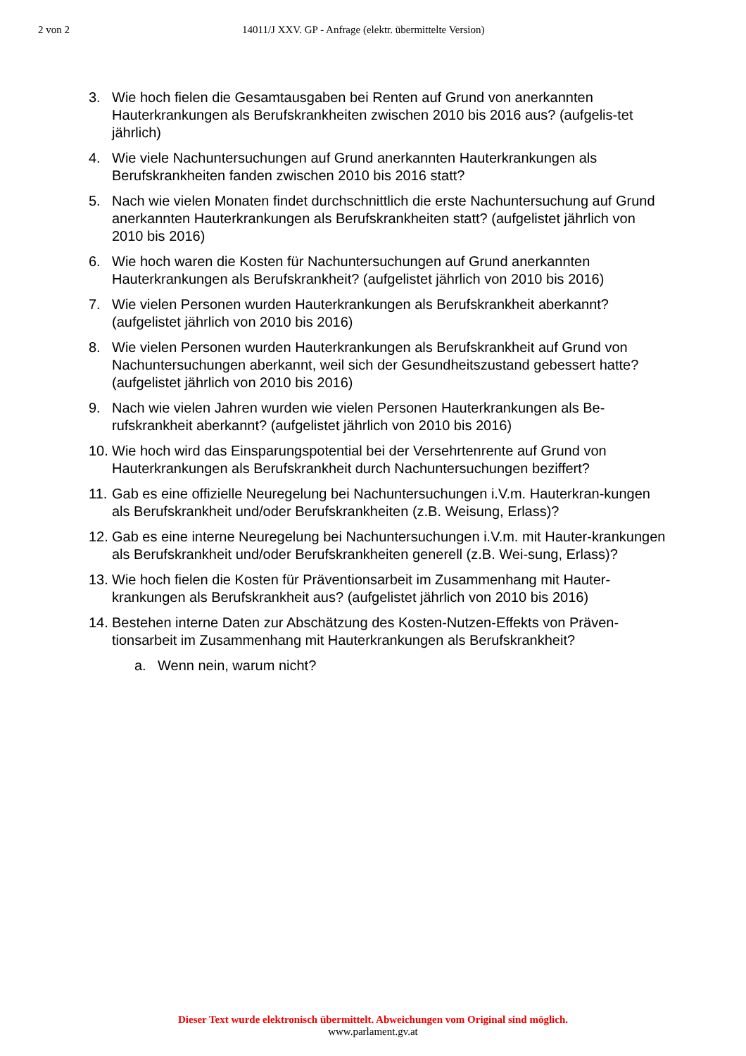2 von 2 14011/J XXV. GP - Anfrage (elektr. übermittelte Version)
3. Wie hoch fielen die Gesamtausgaben bei Renten auf Grund von anerkannten Hauterkrankungen als Berufskrankheiten zwischen 2010 bis 2016 aus? (aufgelis-tet jährlich)
4. Wie viele Nachuntersuchungen auf Grund anerkannten Hauterkrankungen als Berufskrankheiten fanden zwischen 2010 bis 2016 statt?
5. Nach wie vielen Monaten findet durchschnittlich die erste Nachuntersuchung auf Grund anerkannten Hauterkrankungen als Berufskrankheiten statt? (aufgelistet jährlich von 2010 bis 2016)
6. Wie hoch waren die Kosten für Nachuntersuchungen auf Grund anerkannten Hauterkrankungen als Berufskrankheit? (aufgelistet jährlich von 2010 bis 2016)
7. Wie vielen Personen wurden Hauterkrankungen als Berufskrankheit aberkannt? (aufgelistet jährlich von 2010 bis 2016)
8. Wie vielen Personen wurden Hauterkrankungen als Berufskrankheit auf Grund von Nachuntersuchungen aberkannt, weil sich der Gesundheitszustand gebessert hatte? (aufgelistet jährlich von 2010 bis 2016)
9. Nach wie vielen Jahren wurden wie vielen Personen Hauterkrankungen als Be-rufskrankheit aberkannt? (aufgelistet jährlich von 2010 bis 2016)
10. Wie hoch wird das Einsparungspotential bei der Versehrtenrente auf Grund von Hauterkrankungen als Berufskrankheit durch Nachuntersuchungen beziffert?
11. Gab es eine offizielle Neuregelung bei Nachuntersuchungen i.V.m. Hauterkran-kungen als Berufskrankheit und/oder Berufskrankheiten (z.B. Weisung, Erlass)?
12. Gab es eine interne Neuregelung bei Nachuntersuchungen i.V.m. mit Hauter-krankungen als Berufskrankheit und/oder Berufskrankheiten generell (z.B. Wei-sung, Erlass)?
13. Wie hoch fielen die Kosten für Präventionsarbeit im Zusammenhang mit Hauter-krankungen als Berufskrankheit aus? (aufgelistet jährlich von 2010 bis 2016)
14. Bestehen interne Daten zur Abschätzung des Kosten-Nutzen-Effekts von Präven-tionsarbeit im Zusammenhang mit Hauterkrankungen als Berufskrankheit?
a. Wenn nein, warum nicht?
Dieser Text wurde elektronisch übermittelt. Abweichungen vom Original sind möglich.
www.parlament.gv.at